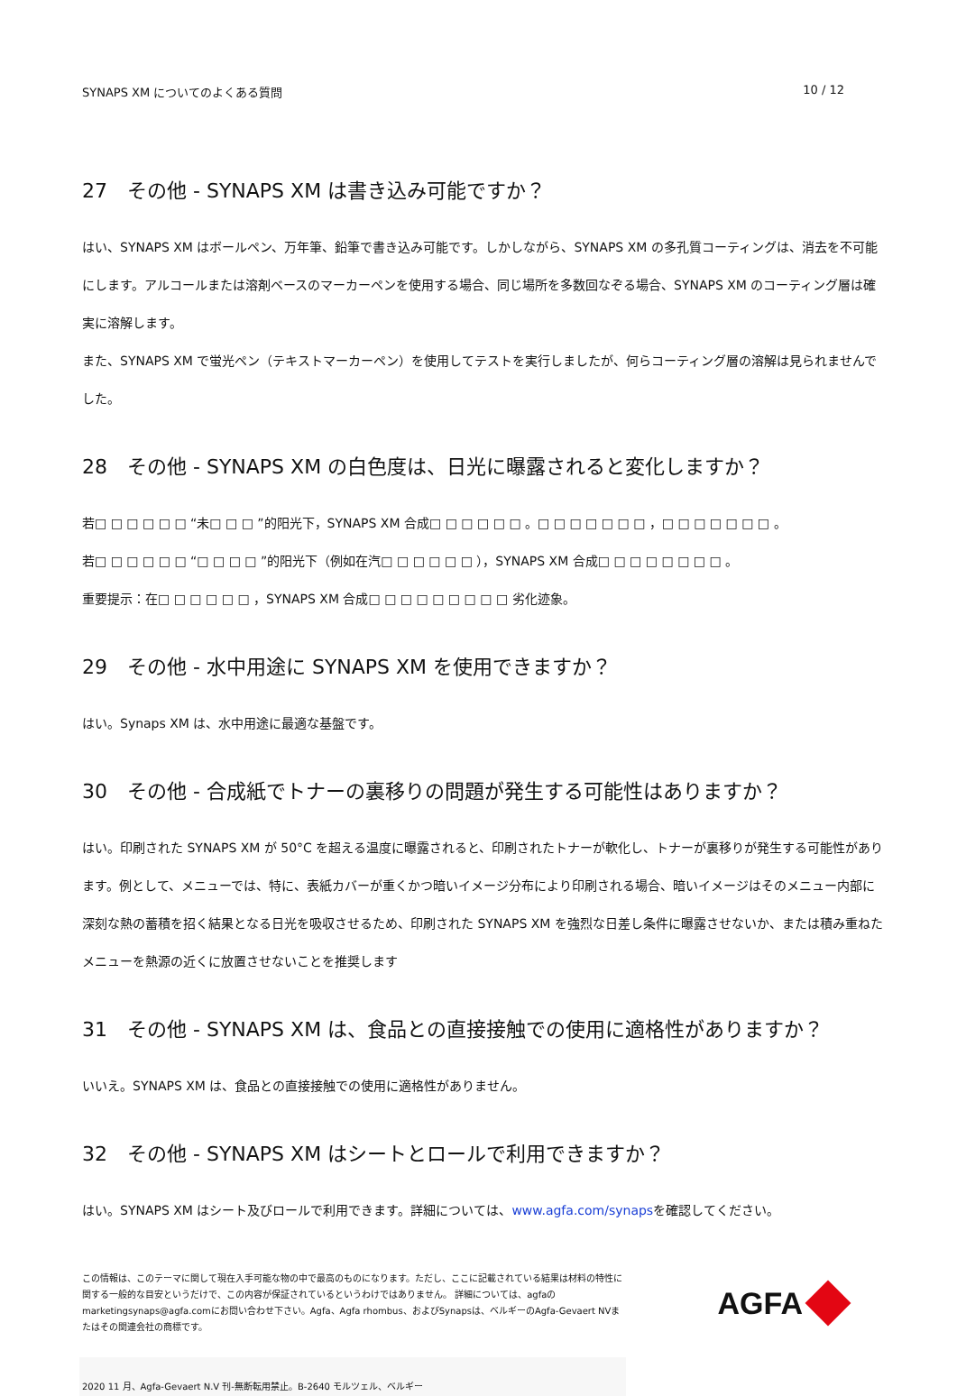SYNAPS XM についてのよくある質問 10 / 12
27　その他 - SYNAPS XM は書き込み可能ですか？
はい、SYNAPS XM はボールペン、万年筆、鉛筆で書き込み可能です。しかしながら、SYNAPS XM の多孔質コーティングは、消去を不可能にします。アルコールまたは溶剤ベースのマーカーペンを使用する場合、同じ場所を多数回なぞる場合、SYNAPS XM のコーティング層は確実に溶解します。
また、SYNAPS XM で蛍光ペン（テキストマーカーペン）を使用してテストを実行しましたが、何らコーティング層の溶解は見られませんでした。
28　その他 - SYNAPS XM の白色度は、日光に曝露されると変化しますか？
若□ □ □ □ □ □ “未□ □ □ ”的阳光下，SYNAPS XM 合成□ □ □ □ □ □ 。□ □ □ □ □ □ □ ，□ □ □ □ □ □ □ 。
若□ □ □ □ □ □ “□ □ □ □ ”的阳光下（例如在汽□ □ □ □ □ □ ），SYNAPS XM 合成□ □ □ □ □ □ □ □ 。
重要提示：在□ □ □ □ □ □ ，SYNAPS XM 合成□ □ □ □ □ □ □ □ □ 劣化迹象。
29　その他 - 水中用途に SYNAPS XM を使用できますか？
はい。Synaps XM は、水中用途に最適な基盤です。
30　その他 - 合成紙でトナーの裏移りの問題が発生する可能性はありますか？
はい。印刷された SYNAPS XM が 50°C を超える温度に曝露されると、印刷されたトナーが軟化し、トナーが裏移りが発生する可能性があります。例として、メニューでは、特に、表紙カバーが重くかつ暗いイメージ分布により印刷される場合、暗いイメージはそのメニュー内部に深刻な熱の蓄積を招く結果となる日光を吸収させるため、印刷された SYNAPS XM を強烈な日差し条件に曝露させないか、または積み重ねたメニューを熱源の近くに放置させないことを推奨します
31　その他 - SYNAPS XM は、食品との直接接触での使用に適格性がありますか？
いいえ。SYNAPS XM は、食品との直接接触での使用に適格性がありません。
32　その他 - SYNAPS XM はシートとロールで利用できますか？
はい。SYNAPS XM はシート及びロールで利用できます。詳細については、www.agfa.com/synapsを確認してください。
この情報は、このテーマに関して現在入手可能な物の中で最高のものになります。ただし、ここに記載されている結果は材料の特性に関する一般的な目安というだけで、この内容が保証されているというわけではありません。 詳細については、agfaのmarketingsynaps@agfa.comにお問い合わせ下さい。Agfa、Agfa rhombus、およびSynapsは、ベルギーのAgfa-Gevaert NVまたはその関連会社の商標です。
AGFA
2020 11 月、Agfa-Gevaert N.V 刊-無断転用禁止。B-2640 モルツェル、ベルギー